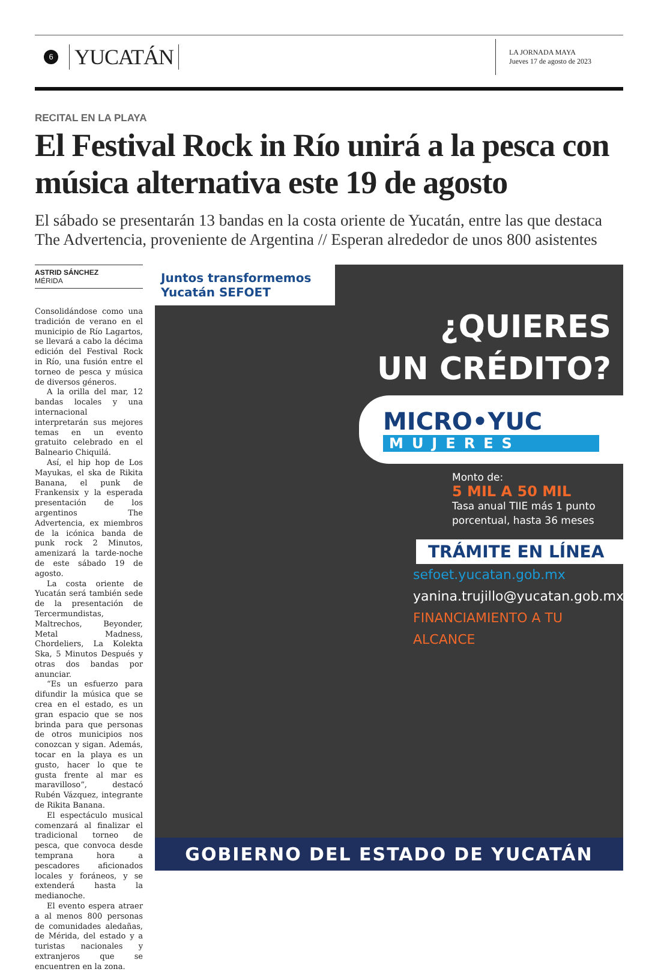6
YUCATÁN
LA JORNADA MAYA
Jueves 17 de agosto de 2023
RECITAL EN LA PLAYA
El Festival Rock in Río unirá a la pesca con música alternativa este 19 de agosto
El sábado se presentarán 13 bandas en la costa oriente de Yucatán, entre las que destaca The Advertencia, proveniente de Argentina // Esperan alrededor de unos 800 asistentes
ASTRID SÁNCHEZ
MÉRIDA
Consolidándose como una tradición de verano en el municipio de Río Lagartos, se llevará a cabo la décima edición del Festival Rock in Río, una fusión entre el torneo de pesca y música de diversos géneros.
A la orilla del mar, 12 bandas locales y una internacional interpretarán sus mejores temas en un evento gratuito celebrado en el Balneario Chiquilá.
Así, el hip hop de Los Mayukas, el ska de Rikita Banana, el punk de Frankensix y la esperada presentación de los argentinos The Advertencia, ex miembros de la icónica banda de punk rock 2 Minutos, amenizará la tarde-noche de este sábado 19 de agosto.
La costa oriente de Yucatán será también sede de la presentación de Tercermundistas, Maltrechos, Beyonder, Metal Madness, Chordeliers, La Kolekta Ska, 5 Minutos Después y otras dos bandas por anunciar.
“Es un esfuerzo para difundir la música que se crea en el estado, es un gran espacio que se nos brinda para que personas de otros municipios nos conozcan y sigan. Además, tocar en la playa es un gusto, hacer lo que te gusta frente al mar es maravilloso”, destacó Rubén Vázquez, integrante de Rikita Banana.
El espectáculo musical comenzará al finalizar el tradicional torneo de pesca, que convoca desde temprana hora a pescadores aficionados locales y foráneos, y se extenderá hasta la medianoche.
El evento espera atraer a al menos 800 personas de comunidades aledañas, de Mérida, del estado y a turistas nacionales y extranjeros que se encuentren en la zona.
Juntos transformemos Yucatán SEFOET
¿QUIERES
UN CRÉDITO?
MICRO•YUC
MUJERES
Monto de:
5 MIL A 50 MIL
Tasa anual TIIE más 1 punto porcentual, hasta 36 meses
TRÁMITE EN LÍNEA
sefoet.yucatan.gob.mx
yanina.trujillo@yucatan.gob.mx
FINANCIAMIENTO A TU ALCANCE
GOBIERNO DEL ESTADO DE YUCATÁN